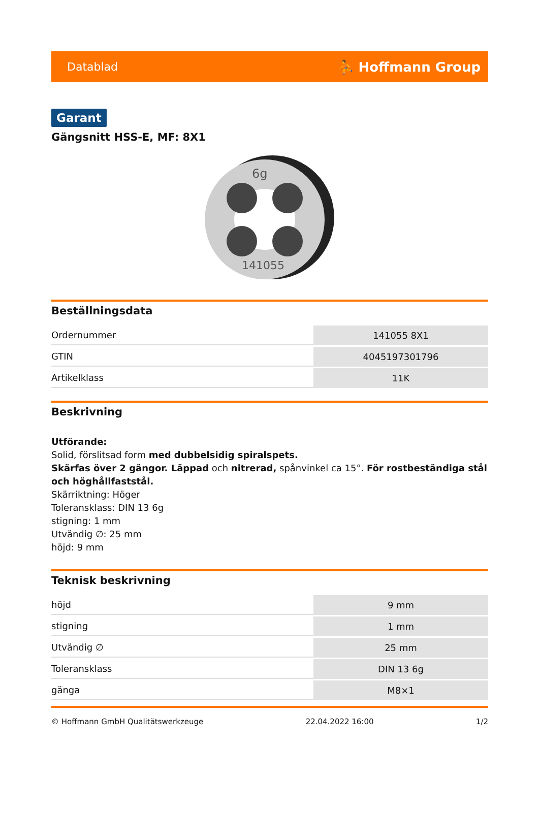Datablad ⛹ Hoffmann Group
Garant
Gängsnitt HSS-E, MF: 8X1
6g
141055
Beställningsdata
| Ordernummer | 141055 8X1 |
| GTIN | 4045197301796 |
| Artikelklass | 11K |
Beskrivning
Utförande:
Solid, förslitsad form med dubbelsidig spiralspets.
Skärfas över 2 gängor. Läppad och nitrerad, spånvinkel ca 15°. För rostbeständiga stål och höghållfaststål.
Skärriktning: Höger
Toleransklass: DIN 13 6g
stigning: 1 mm
Utvändig ∅: 25 mm
höjd: 9 mm
Teknisk beskrivning
| höjd | 9 mm |
| stigning | 1 mm |
| Utvändig ∅ | 25 mm |
| Toleransklass | DIN 13 6g |
| gänga | M8×1 |
© Hoffmann GmbH Qualitätswerkzeuge 22.04.2022 16:00 1/2